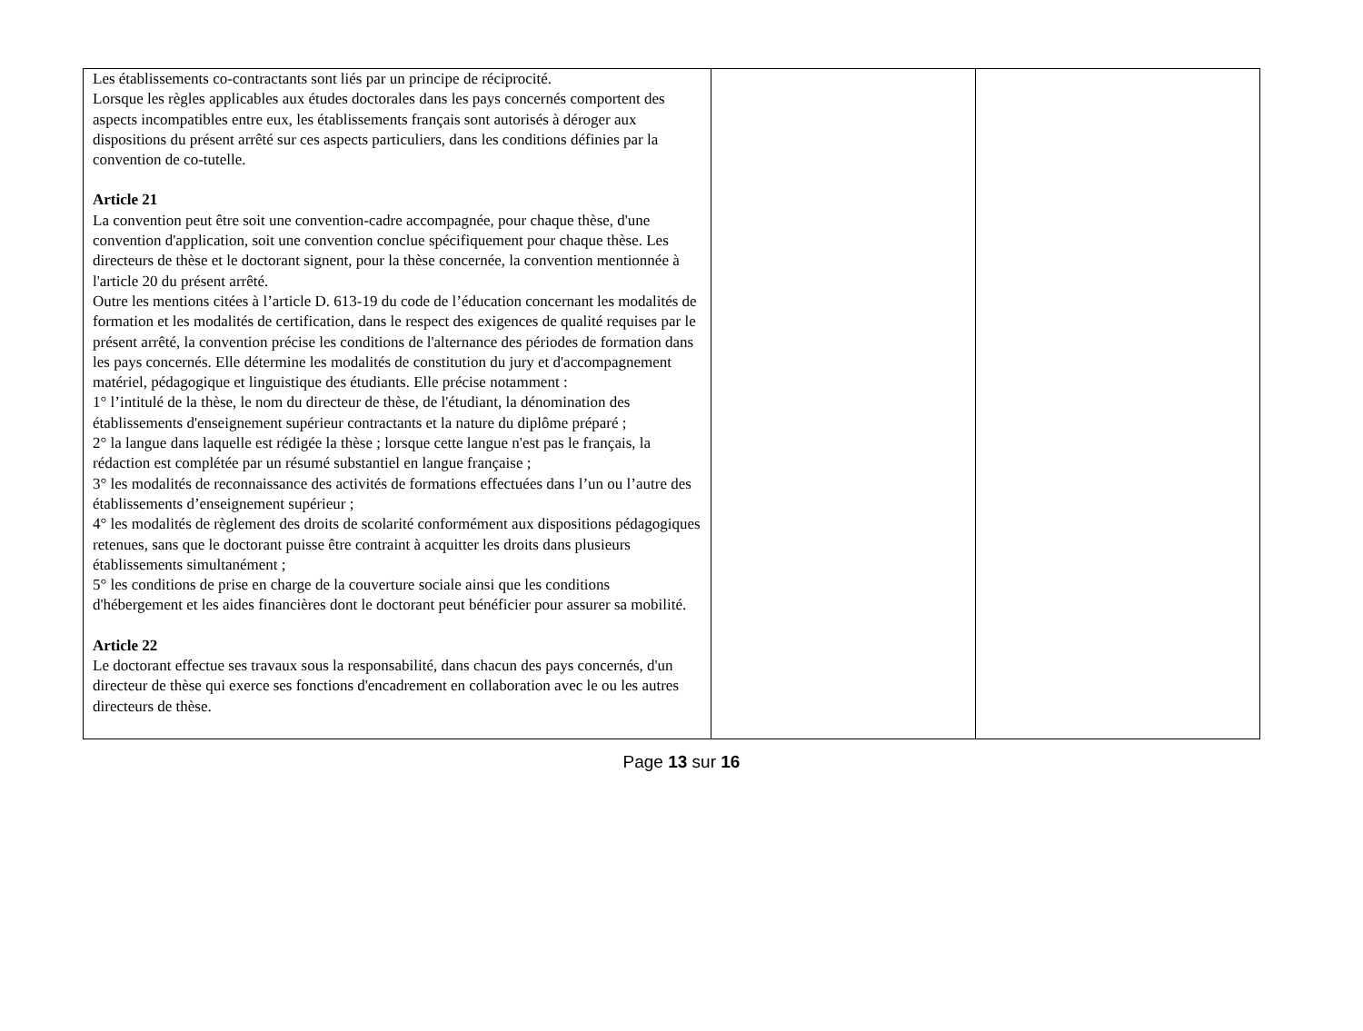| Les établissements co-contractants sont liés par un principe de réciprocité. Lorsque les règles applicables aux études doctorales dans les pays concernés comportent des aspects incompatibles entre eux, les établissements français sont autorisés à déroger aux dispositions du présent arrêté sur ces aspects particuliers, dans les conditions définies par la convention de co-tutelle. Article 21 La convention peut être soit une convention-cadre accompagnée, pour chaque thèse, d'une convention d'application, soit une convention conclue spécifiquement pour chaque thèse. Les directeurs de thèse et le doctorant signent, pour la thèse concernée, la convention mentionnée à l'article 20 du présent arrêté. Outre les mentions citées à l’article D. 613-19 du code de l’éducation concernant les modalités de formation et les modalités de certification, dans le respect des exigences de qualité requises par le présent arrêté, la convention précise les conditions de l'alternance des périodes de formation dans les pays concernés. Elle détermine les modalités de constitution du jury et d'accompagnement matériel, pédagogique et linguistique des étudiants. Elle précise notamment : 1° l’intitulé de la thèse, le nom du directeur de thèse, de l'étudiant, la dénomination des établissements d'enseignement supérieur contractants et la nature du diplôme préparé ; 2° la langue dans laquelle est rédigée la thèse ; lorsque cette langue n'est pas le français, la rédaction est complétée par un résumé substantiel en langue française ; 3° les modalités de reconnaissance des activités de formations effectuées dans l’un ou l’autre des établissements d’enseignement supérieur ; 4° les modalités de règlement des droits de scolarité conformément aux dispositions pédagogiques retenues, sans que le doctorant puisse être contraint à acquitter les droits dans plusieurs établissements simultanément ; 5° les conditions de prise en charge de la couverture sociale ainsi que les conditions d'hébergement et les aides financières dont le doctorant peut bénéficier pour assurer sa mobilité. Article 22 Le doctorant effectue ses travaux sous la responsabilité, dans chacun des pays concernés, d'un directeur de thèse qui exerce ses fonctions d'encadrement en collaboration avec le ou les autres directeurs de thèse. | | |
Page 13 sur 16